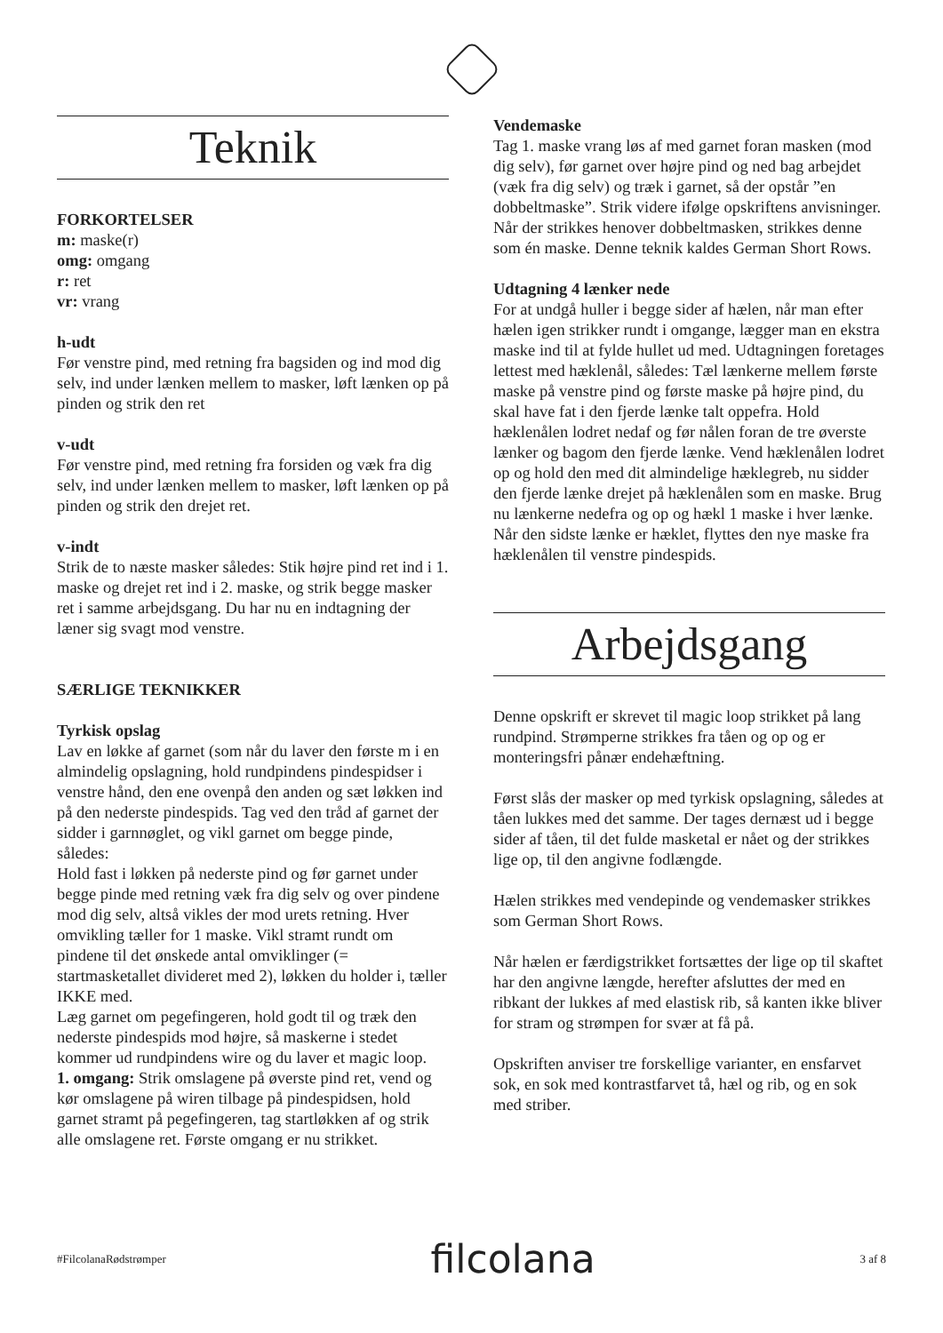Teknik
FORKORTELSER
m: maske(r)
omg: omgang
r: ret
vr: vrang
h-udt
Før venstre pind, med retning fra bagsiden og ind mod dig selv, ind under lænken mellem to masker, løft lænken op på pinden og strik den ret
v-udt
Før venstre pind, med retning fra forsiden og væk fra dig selv, ind under lænken mellem to masker, løft lænken op på pinden og strik den drejet ret.
v-indt
Strik de to næste masker således: Stik højre pind ret ind i 1. maske og drejet ret ind i 2. maske, og strik begge masker ret i samme arbejdsgang. Du har nu en indtagning der læner sig svagt mod venstre.
SÆRLIGE TEKNIKKER
Tyrkisk opslag
Lav en løkke af garnet (som når du laver den første m i en almindelig opslagning, hold rundpindens pindespidser i venstre hånd, den ene ovenpå den anden og sæt løkken ind på den nederste pindespids. Tag ved den tråd af garnet der sidder i garnnøglet, og vikl garnet om begge pinde, således:
Hold fast i løkken på nederste pind og før garnet under begge pinde med retning væk fra dig selv og over pindene mod dig selv, altså vikles der mod urets retning. Hver omvikling tæller for 1 maske. Vikl stramt rundt om pindene til det ønskede antal omviklinger (= startmasketallet divideret med 2), løkken du holder i, tæller IKKE med.
Læg garnet om pegefingeren, hold godt til og træk den nederste pindespids mod højre, så maskerne i stedet kommer ud rundpindens wire og du laver et magic loop.
1. omgang: Strik omslagene på øverste pind ret, vend og kør omslagene på wiren tilbage på pindespidsen, hold garnet stramt på pegefingeren, tag startløkken af og strik alle omslagene ret. Første omgang er nu strikket.
Vendemaske
Tag 1. maske vrang løs af med garnet foran masken (mod dig selv), før garnet over højre pind og ned bag arbejdet (væk fra dig selv) og træk i garnet, så der opstår ”en dobbeltmaske”. Strik videre ifølge opskriftens anvisninger. Når der strikkes henover dobbeltmasken, strikkes denne som én maske. Denne teknik kaldes German Short Rows.
Udtagning 4 lænker nede
For at undgå huller i begge sider af hælen, når man efter hælen igen strikker rundt i omgange, lægger man en ekstra maske ind til at fylde hullet ud med. Udtagningen foretages lettest med hæklenål, således: Tæl lænkerne mellem første maske på venstre pind og første maske på højre pind, du skal have fat i den fjerde lænke talt oppefra. Hold hæklenålen lodret nedaf og før nålen foran de tre øverste lænker og bagom den fjerde lænke. Vend hæklenålen lodret op og hold den med dit almindelige hæklegreb, nu sidder den fjerde lænke drejet på hæklenålen som en maske. Brug nu lænkerne nedefra og op og hækl 1 maske i hver lænke. Når den sidste lænke er hæklet, flyttes den nye maske fra hæklenålen til venstre pindespids.
Arbejdsgang
Denne opskrift er skrevet til magic loop strikket på lang rundpind. Strømperne strikkes fra tåen og op og er monteringsfri pånær endehæftning.
Først slås der masker op med tyrkisk opslagning, således at tåen lukkes med det samme. Der tages dernæst ud i begge sider af tåen, til det fulde masketal er nået og der strikkes lige op, til den angivne fodlængde.
Hælen strikkes med vendepinde og vendemasker strikkes som German Short Rows.
Når hælen er færdigstrikket fortsættes der lige op til skaftet har den angivne længde, herefter afsluttes der med en ribkant der lukkes af med elastisk rib, så kanten ikke bliver for stram og strømpen for svær at få på.
Opskriften anviser tre forskellige varianter, en ensfarvet sok, en sok med kontrastfarvet tå, hæl og rib, og en sok med striber.
#FilcolanaRødstrømper filcolana 3 af 8